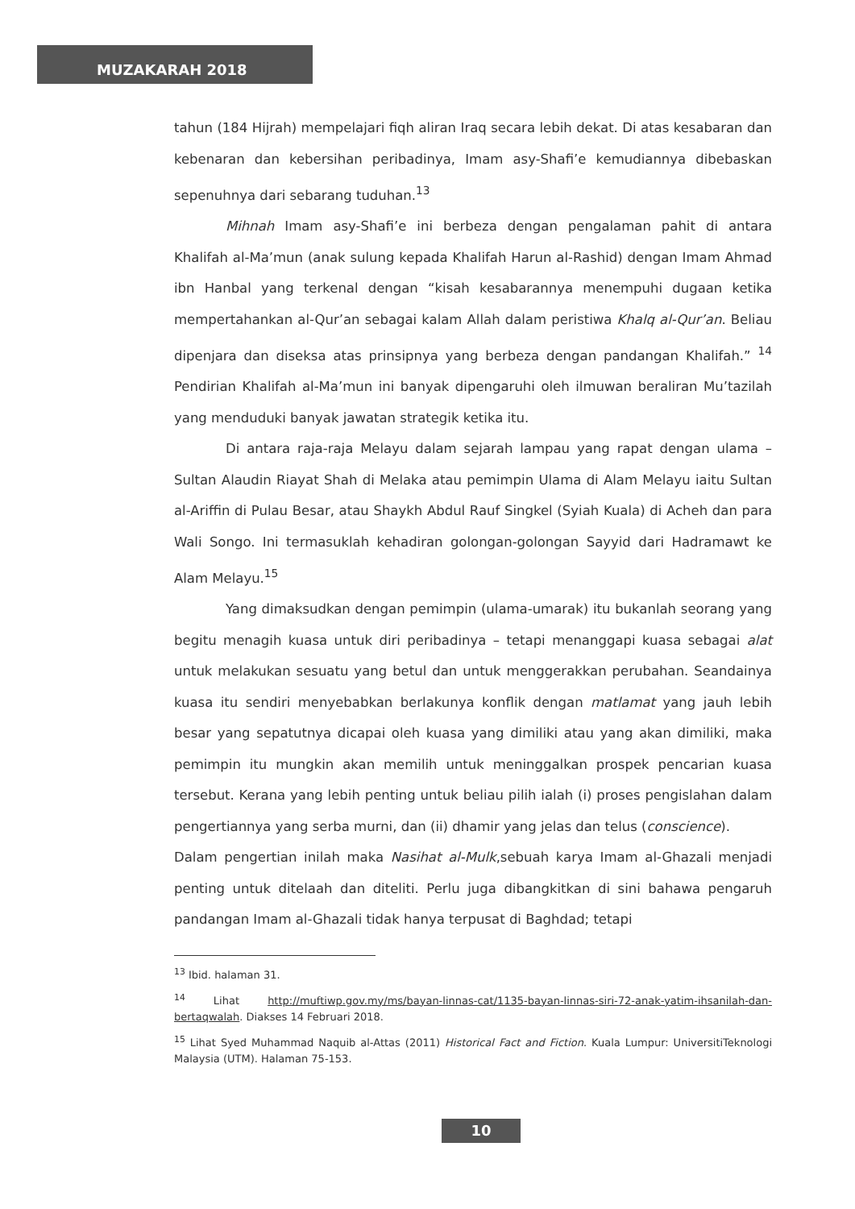MUZAKARAH 2018
tahun (184 Hijrah) mempelajari fiqh aliran Iraq secara lebih dekat. Di atas kesabaran dan kebenaran dan kebersihan peribadinya, Imam asy-Shafi’e kemudiannya dibebaskan sepenuhnya dari sebarang tuduhan.<sup>13</sup>
Mihnah Imam asy-Shafi’e ini berbeza dengan pengalaman pahit di antara Khalifah al-Ma’mun (anak sulung kepada Khalifah Harun al-Rashid) dengan Imam Ahmad ibn Hanbal yang terkenal dengan “kisah kesabarannya menempuhi dugaan ketika mempertahankan al-Qur’an sebagai kalam Allah dalam peristiwa Khalq al-Qur’an. Beliau dipenjara dan diseksa atas prinsipnya yang berbeza dengan pandangan Khalifah.” <sup>14</sup> Pendirian Khalifah al-Ma’mun ini banyak dipengaruhi oleh ilmuwan beraliran Mu’tazilah yang menduduki banyak jawatan strategik ketika itu.
Di antara raja-raja Melayu dalam sejarah lampau yang rapat dengan ulama – Sultan Alaudin Riayat Shah di Melaka atau pemimpin Ulama di Alam Melayu iaitu Sultan al-Ariffin di Pulau Besar, atau Shaykh Abdul Rauf Singkel (Syiah Kuala) di Acheh dan para Wali Songo. Ini termasuklah kehadiran golongan-golongan Sayyid dari Hadramawt ke Alam Melayu.<sup>15</sup>
Yang dimaksudkan dengan pemimpin (ulama-umarak) itu bukanlah seorang yang begitu menagih kuasa untuk diri peribadinya – tetapi menanggapi kuasa sebagai alat untuk melakukan sesuatu yang betul dan untuk menggerakkan perubahan. Seandainya kuasa itu sendiri menyebabkan berlakunya konflik dengan matlamat yang jauh lebih besar yang sepatutnya dicapai oleh kuasa yang dimiliki atau yang akan dimiliki, maka pemimpin itu mungkin akan memilih untuk meninggalkan prospek pencarian kuasa tersebut. Kerana yang lebih penting untuk beliau pilih ialah (i) proses pengislahan dalam pengertiannya yang serba murni, dan (ii) dhamir yang jelas dan telus (conscience).
Dalam pengertian inilah maka Nasihat al-Mulk,sebuah karya Imam al-Ghazali menjadi penting untuk ditelaah dan diteliti. Perlu juga dibangkitkan di sini bahawa pengaruh pandangan Imam al-Ghazali tidak hanya terpusat di Baghdad; tetapi
<sup>13</sup> Ibid. halaman 31.
<sup>14</sup> Lihat http://muftiwp.gov.my/ms/bayan-linnas-cat/1135-bayan-linnas-siri-72-anak-yatim-ihsanilah-dan-bertaqwalah. Diakses 14 Februari 2018.
<sup>15</sup> Lihat Syed Muhammad Naquib al-Attas (2011) Historical Fact and Fiction. Kuala Lumpur: UniversitiTeknologi Malaysia (UTM). Halaman 75-153.
10